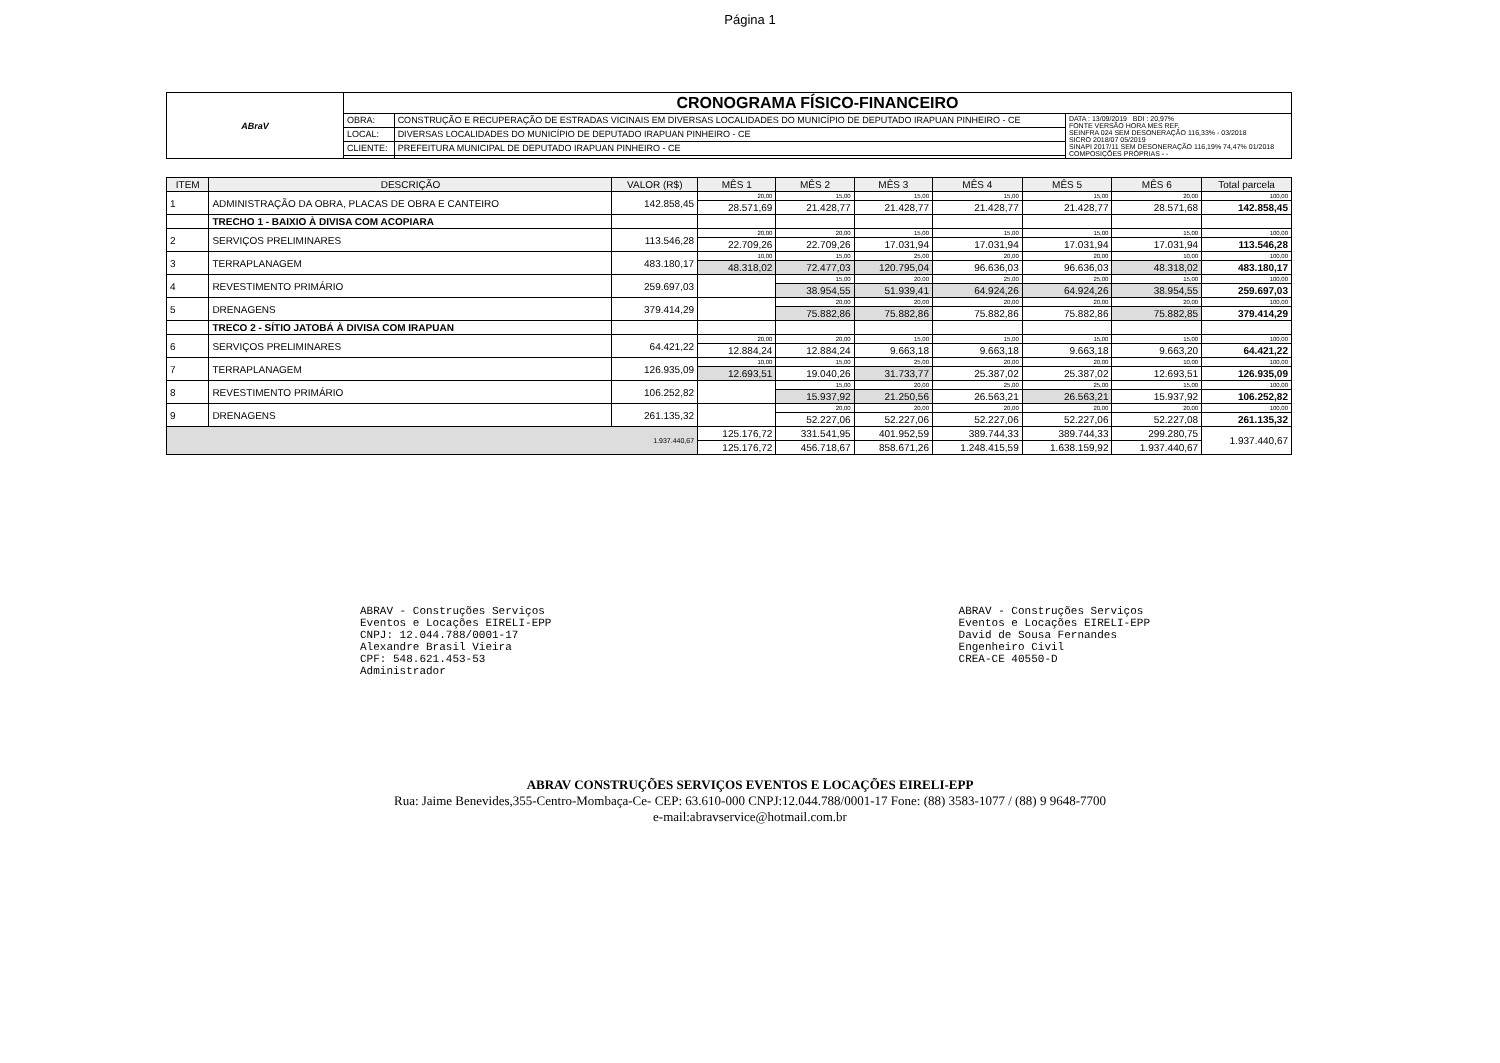Página 1
| ABraV | CRONOGRAMA FÍSICO-FINANCEIRO | | |
| | OBRA: | CONSTRUÇÃO E RECUPERAÇÃO DE ESTRADAS VICINAIS EM DIVERSAS LOCALIDADES DO MUNICÍPIO DE DEPUTADO IRAPUAN PINHEIRO - CE | DATA : 13/09/2019 BDI : 20,97% FONTE VERSÃO HORA MES REF. SEINFRA 024 SEM DESONERAÇÃO 116,33% - 03/2018 SICRO 2018/07 05/2019 SINAPI 2017/11 SEM DESONERAÇÃO 116,19% 74,47% 01/2018 COMPOSIÇÕES PRÓPRIAS - - |
| | LOCAL: | DIVERSAS LOCALIDADES DO MUNICÍPIO DE DEPUTADO IRAPUAN PINHEIRO - CE | |
| | CLIENTE: | PREFEITURA MUNICIPAL DE DEPUTADO IRAPUAN PINHEIRO - CE | |
| ITEM | DESCRIÇÃO | VALOR (R$) | MÊS 1 | MÊS 2 | MÊS 3 | MÊS 4 | MÊS 5 | MÊS 6 | Total parcela |
| --- | --- | --- | --- | --- | --- | --- | --- | --- | --- |
| 1 | ADMINISTRAÇÃO DA OBRA, PLACAS DE OBRA E CANTEIRO | 142.858,45 | 20,00 | 15,00 | 15,00 | 15,00 | 15,00 | 20,00 | 100,00 |
| | | | 28.571,69 | 21.428,77 | 21.428,77 | 21.428,77 | 21.428,77 | 28.571,68 | 142.858,45 |
| | TRECHO 1 - BAIXIO À DIVISA COM ACOPIARA | | | | | | | | |
| 2 | SERVIÇOS PRELIMINARES | 113.546,28 | 20,00 | 20,00 | 15,00 | 15,00 | 15,00 | 15,00 | 100,00 |
| | | | 22.709,26 | 22.709,26 | 17.031,94 | 17.031,94 | 17.031,94 | 17.031,94 | 113.546,28 |
| 3 | TERRAPLANAGEM | 483.180,17 | 10,00 | 15,00 | 25,00 | 20,00 | 20,00 | 10,00 | 100,00 |
| | | | 48.318,02 | 72.477,03 | 120.795,04 | 96.636,03 | 96.636,03 | 48.318,02 | 483.180,17 |
| 4 | REVESTIMENTO PRIMÁRIO | 259.697,03 | | 15,00 | 20,00 | 25,00 | 25,00 | 15,00 | 100,00 |
| | | | | 38.954,55 | 51.939,41 | 64.924,26 | 64.924,26 | 38.954,55 | 259.697,03 |
| 5 | DRENAGENS | 379.414,29 | | 20,00 | 20,00 | 20,00 | 20,00 | 20,00 | 100,00 |
| | | | | 75.882,86 | 75.882,86 | 75.882,86 | 75.882,86 | 75.882,85 | 379.414,29 |
| | TRECO 2 - SÍTIO JATOBÁ À DIVISA COM IRAPUAN | | | | | | | | |
| 6 | SERVIÇOS PRELIMINARES | 64.421,22 | 20,00 | 20,00 | 15,00 | 15,00 | 15,00 | 15,00 | 100,00 |
| | | | 12.884,24 | 12.884,24 | 9.663,18 | 9.663,18 | 9.663,18 | 9.663,20 | 64.421,22 |
| 7 | TERRAPLANAGEM | 126.935,09 | 10,00 | 15,00 | 25,00 | 20,00 | 20,00 | 10,00 | 100,00 |
| | | | 12.693,51 | 19.040,26 | 31.733,77 | 25.387,02 | 25.387,02 | 12.693,51 | 126.935,09 |
| 8 | REVESTIMENTO PRIMÁRIO | 106.252,82 | | 15,00 | 20,00 | 25,00 | 25,00 | 15,00 | 100,00 |
| | | | | 15.937,92 | 21.250,56 | 26.563,21 | 26.563,21 | 15.937,92 | 106.252,82 |
| 9 | DRENAGENS | 261.135,32 | | 20,00 | 20,00 | 20,00 | 20,00 | 20,00 | 100,00 |
| | | | | 52.227,06 | 52.227,06 | 52.227,06 | 52.227,06 | 52.227,08 | 261.135,32 |
| 1.937.440,67 | | | 125.176,72 | 331.541,95 | 401.952,59 | 389.744,33 | 389.744,33 | 299.280,75 | 1.937.440,67 |
| | | | 125.176,72 | 456.718,67 | 858.671,26 | 1.248.415,59 | 1.638.159,92 | 1.937.440,67 | |
ABRAV - Construções Serviços
Eventos e Locações EIRELI-EPP
CNPJ: 12.044.788/0001-17
Alexandre Brasil Vieira
CPF: 548.621.453-53
Administrador
ABRAV - Construções Serviços
Eventos e Locações EIRELI-EPP
David de Sousa Fernandes
Engenheiro Civil
CREA-CE 40550-D
ABRAV CONSTRUÇÕES SERVIÇOS EVENTOS E LOCAÇÕES EIRELI-EPP
Rua: Jaime Benevides,355-Centro-Mombaça-Ce- CEP: 63.610-000 CNPJ:12.044.788/0001-17 Fone: (88) 3583-1077 / (88) 9 9648-7700
e-mail:abravservice@hotmail.com.br